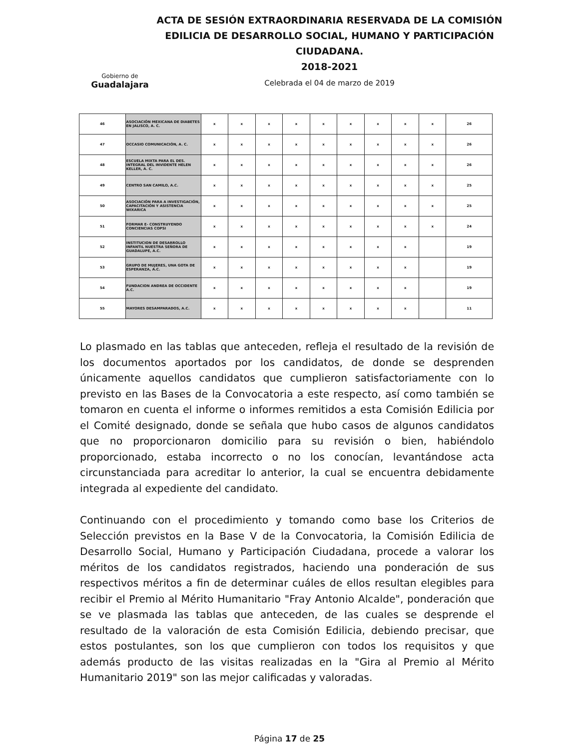Gobierno de
Guadalajara
ACTA DE SESIÓN EXTRAORDINARIA RESERVADA DE LA COMISIÓN EDILICIA DE DESARROLLO SOCIAL, HUMANO Y PARTICIPACIÓN CIUDADANA.
2018-2021
Celebrada el 04 de marzo de 2019
| 46 | ASOCIACIÓN MEXICANA DE DIABETES EN JALISCO, A. C. | x | x | x | x | x | x | x | x | x | 26 |
| 47 | OCCASIO COMUNICACIÓN, A. C. | x | x | x | x | x | x | x | x | x | 26 |
| 48 | ESCUELA MIXTA PARA EL DES. INTEGRAL DEL INVIDENTE HELEN KELLER, A. C. | x | x | x | x | x | x | x | x | x | 26 |
| 49 | CENTRO SAN CAMILO, A.C. | x | x | x | x | x | x | x | x | x | 25 |
| 50 | ASOCIACIÓN PARA A INVESTIGACIÓN, CAPACITACIÓN Y ASISTENCIA WIXARICA | x | x | x | x | x | x | x | x | x | 25 |
| 51 | FORMAR E- CONSTRUYENDO CONCIENCIAS COPSI | x | x | x | x | x | x | x | x | x | 24 |
| 52 | INSTITUCION DE DESARROLLO INFANTIL NUESTRA SEÑORA DE GUADALUPE, A.C. | x | x | x | x | x | x | x | x | | 19 |
| 53 | GRUPO DE MUJERES, UNA GOTA DE ESPERANZA, A.C. | x | x | x | x | x | x | x | x | | 19 |
| 54 | FUNDACION ANDREA DE OCCIDENTE A.C. | x | x | x | x | x | x | x | x | | 19 |
| 55 | MAYORES DESAMPARADOS, A.C. | x | x | x | x | x | x | x | x | | 11 |
Lo plasmado en las tablas que anteceden, refleja el resultado de la revisión de los documentos aportados por los candidatos, de donde se desprenden únicamente aquellos candidatos que cumplieron satisfactoriamente con lo previsto en las Bases de la Convocatoria a este respecto, así como también se tomaron en cuenta el informe o informes remitidos a esta Comisión Edilicia por el Comité designado, donde se señala que hubo casos de algunos candidatos que no proporcionaron domicilio para su revisión o bien, habiéndolo proporcionado, estaba incorrecto o no los conocían, levantándose acta circunstanciada para acreditar lo anterior, la cual se encuentra debidamente integrada al expediente del candidato.
Continuando con el procedimiento y tomando como base los Criterios de Selección previstos en la Base V de la Convocatoria, la Comisión Edilicia de Desarrollo Social, Humano y Participación Ciudadana, procede a valorar los méritos de los candidatos registrados, haciendo una ponderación de sus respectivos méritos a fin de determinar cuáles de ellos resultan elegibles para recibir el Premio al Mérito Humanitario "Fray Antonio Alcalde", ponderación que se ve plasmada las tablas que anteceden, de las cuales se desprende el resultado de la valoración de esta Comisión Edilicia, debiendo precisar, que estos postulantes, son los que cumplieron con todos los requisitos y que además producto de las visitas realizadas en la "Gira al Premio al Mérito Humanitario 2019" son las mejor calificadas y valoradas.
Página 17 de 25